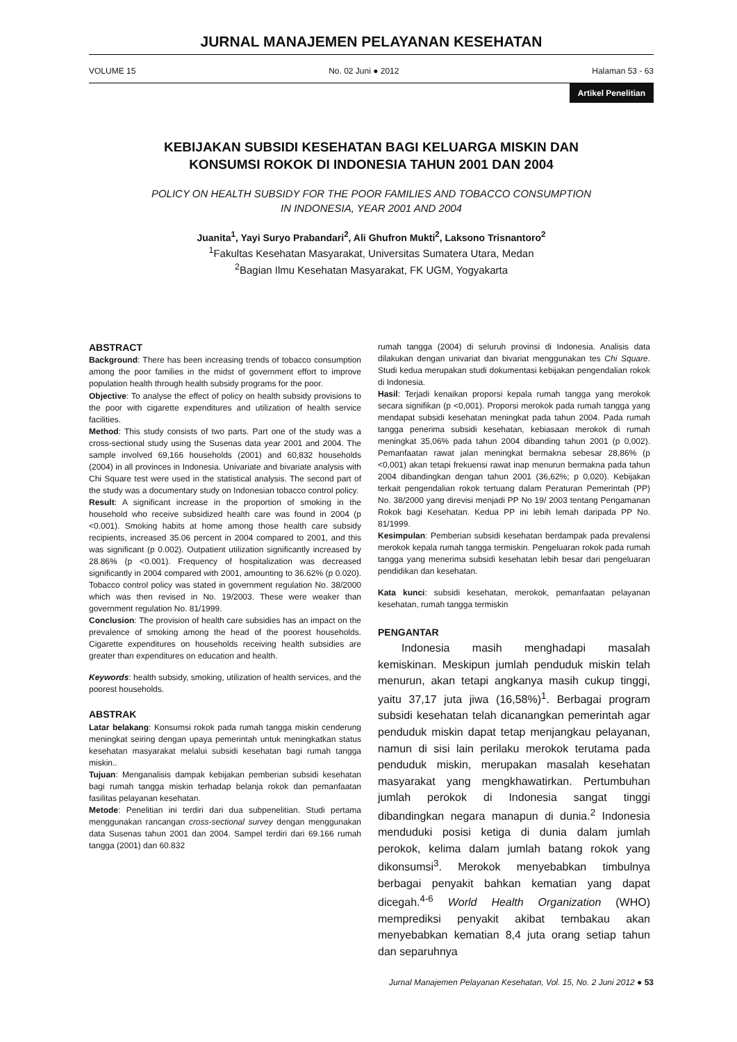JURNAL MANAJEMEN PELAYANAN KESEHATAN
VOLUME 15 No. 02 Juni ● 2012 Halaman 53 - 63
Artikel Penelitian
KEBIJAKAN SUBSIDI KESEHATAN BAGI KELUARGA MISKIN DAN
KONSUMSI ROKOK DI INDONESIA TAHUN 2001 DAN 2004
POLICY ON HEALTH SUBSIDY FOR THE POOR FAMILIES AND TOBACCO CONSUMPTION
IN INDONESIA, YEAR 2001 AND 2004
Juanita<sup>1</sup>, Yayi Suryo Prabandari<sup>2</sup>, Ali Ghufron Mukti<sup>2</sup>, Laksono Trisnantoro<sup>2</sup>
<sup>1</sup> Fakultas Kesehatan Masyarakat, Universitas Sumatera Utara, Medan
<sup>2</sup> Bagian Ilmu Kesehatan Masyarakat, FK UGM, Yogyakarta
ABSTRACT
Background: There has been increasing trends of tobacco consumption among the poor families in the midst of government effort to improve population health through health subsidy programs for the poor.
Objective: To analyse the effect of policy on health subsidy provisions to the poor with cigarette expenditures and utilization of health service facilities.
Method: This study consists of two parts. Part one of the study was a cross-sectional study using the Susenas data year 2001 and 2004. The sample involved 69,166 households (2001) and 60,832 households (2004) in all provinces in Indonesia. Univariate and bivariate analysis with Chi Square test were used in the statistical analysis. The second part of the study was a documentary study on Indonesian tobacco control policy.
Result: A significant increase in the proportion of smoking in the household who receive subsidized health care was found in 2004 (p <0.001). Smoking habits at home among those health care subsidy recipients, increased 35.06 percent in 2004 compared to 2001, and this was significant (p 0.002). Outpatient utilization significantly increased by 28.86% (p <0.001). Frequency of hospitalization was decreased significantly in 2004 compared with 2001, amounting to 36.62% (p 0.020). Tobacco control policy was stated in government regulation No. 38/2000 which was then revised in No. 19/2003. These were weaker than government regulation No. 81/1999.
Conclusion: The provision of health care subsidies has an impact on the prevalence of smoking among the head of the poorest households. Cigarette expenditures on households receiving health subsidies are greater than expenditures on education and health.
Keywords: health subsidy, smoking, utilization of health services, and the poorest households.
ABSTRAK
Latar belakang: Konsumsi rokok pada rumah tangga miskin cenderung meningkat seiring dengan upaya pemerintah untuk meningkatkan status kesehatan masyarakat melalui subsidi kesehatan bagi rumah tangga miskin..
Tujuan: Menganalisis dampak kebijakan pemberian subsidi kesehatan bagi rumah tangga miskin terhadap belanja rokok dan pemanfaatan fasilitas pelayanan kesehatan.
Metode: Penelitian ini terdiri dari dua subpenelitian. Studi pertama menggunakan rancangan cross-sectional survey dengan menggunakan data Susenas tahun 2001 dan 2004. Sampel terdiri dari 69.166 rumah tangga (2001) dan 60.832
rumah tangga (2004) di seluruh provinsi di Indonesia. Analisis data dilakukan dengan univariat dan bivariat menggunakan tes Chi Square. Studi kedua merupakan studi dokumentasi kebijakan pengendalian rokok di Indonesia.
Hasil: Terjadi kenaikan proporsi kepala rumah tangga yang merokok secara signifikan (p <0,001). Proporsi merokok pada rumah tangga yang mendapat subsidi kesehatan meningkat pada tahun 2004. Pada rumah tangga penerima subsidi kesehatan, kebiasaan merokok di rumah meningkat 35,06% pada tahun 2004 dibanding tahun 2001 (p 0,002). Pemanfaatan rawat jalan meningkat bermakna sebesar 28,86% (p <0,001) akan tetapi frekuensi rawat inap menurun bermakna pada tahun 2004 dibandingkan dengan tahun 2001 (36,62%; p 0,020). Kebijakan terkait pengendalian rokok tertuang dalam Peraturan Pemerintah (PP) No. 38/2000 yang direvisi menjadi PP No 19/ 2003 tentang Pengamanan Rokok bagi Kesehatan. Kedua PP ini lebih lemah daripada PP No. 81/1999.
Kesimpulan: Pemberian subsidi kesehatan berdampak pada prevalensi merokok kepala rumah tangga termiskin. Pengeluaran rokok pada rumah tangga yang menerima subsidi kesehatan lebih besar dari pengeluaran pendidikan dan kesehatan.
Kata kunci: subsidi kesehatan, merokok, pemanfaatan pelayanan kesehatan, rumah tangga termiskin
PENGANTAR
Indonesia masih menghadapi masalah kemiskinan. Meskipun jumlah penduduk miskin telah menurun, akan tetapi angkanya masih cukup tinggi, yaitu 37,17 juta jiwa (16,58%)<sup>1</sup>. Berbagai program subsidi kesehatan telah dicanangkan pemerintah agar penduduk miskin dapat tetap menjangkau pelayanan, namun di sisi lain perilaku merokok terutama pada penduduk miskin, merupakan masalah kesehatan masyarakat yang mengkhawatirkan. Pertumbuhan jumlah perokok di Indonesia sangat tinggi dibandingkan negara manapun di dunia.<sup>2</sup> Indonesia menduduki posisi ketiga di dunia dalam jumlah perokok, kelima dalam jumlah batang rokok yang dikonsumsi<sup>3</sup>. Merokok menyebabkan timbulnya berbagai penyakit bahkan kematian yang dapat dicegah.<sup>4-6</sup> World Health Organization (WHO) memprediksi penyakit akibat tembakau akan menyebabkan kematian 8,4 juta orang setiap tahun dan separuhnya
Jurnal Manajemen Pelayanan Kesehatan, Vol. 15, No. 2 Juni 2012 ● 53